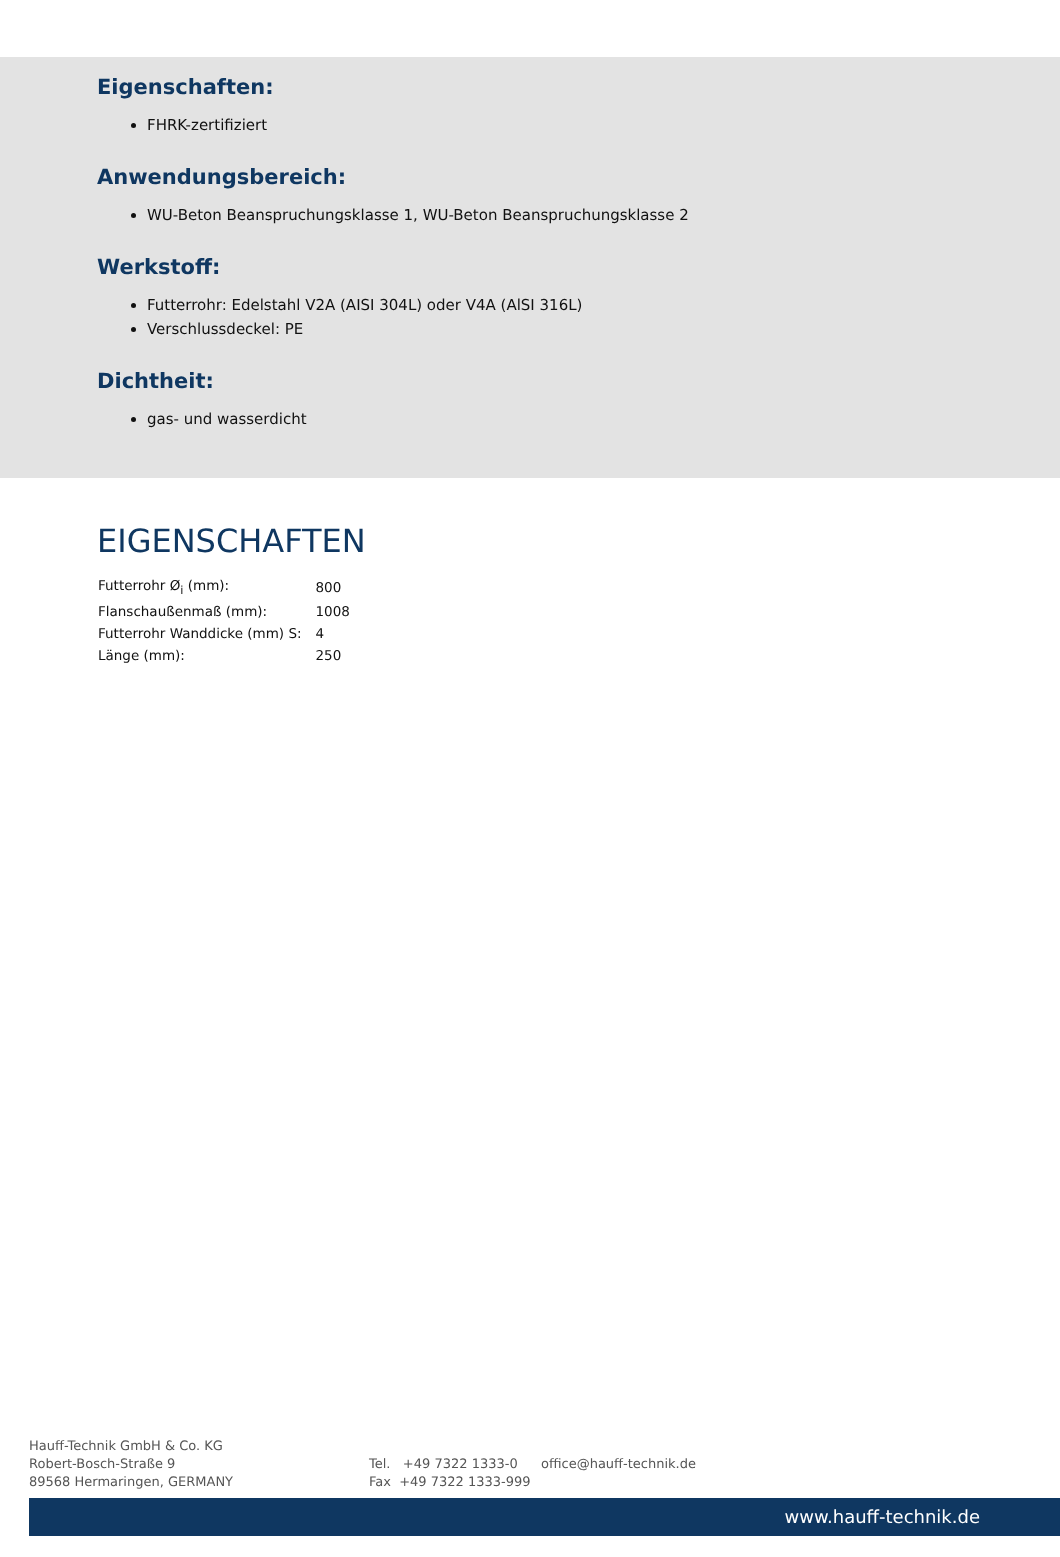Eigenschaften:
FHRK-zertifiziert
Anwendungsbereich:
WU-Beton Beanspruchungsklasse 1, WU-Beton Beanspruchungsklasse 2
Werkstoff:
Futterrohr: Edelstahl V2A (AISI 304L) oder V4A (AlSI 316L)
Verschlussdeckel: PE
Dichtheit:
gas- und wasserdicht
EIGENSCHAFTEN
| Futterrohr Ø<sub>i</sub> (mm): | 800 |
| Flanschaußenmaß (mm): | 1008 |
| Futterrohr Wanddicke (mm) S: | 4 |
| Länge (mm): | 250 |
Hauff-Technik GmbH & Co. KG
Robert-Bosch-Straße 9
89568 Hermaringen, GERMANY
Tel. +49 7322 1333-0
Fax +49 7322 1333-999
office@hauff-technik.de
www.hauff-technik.de